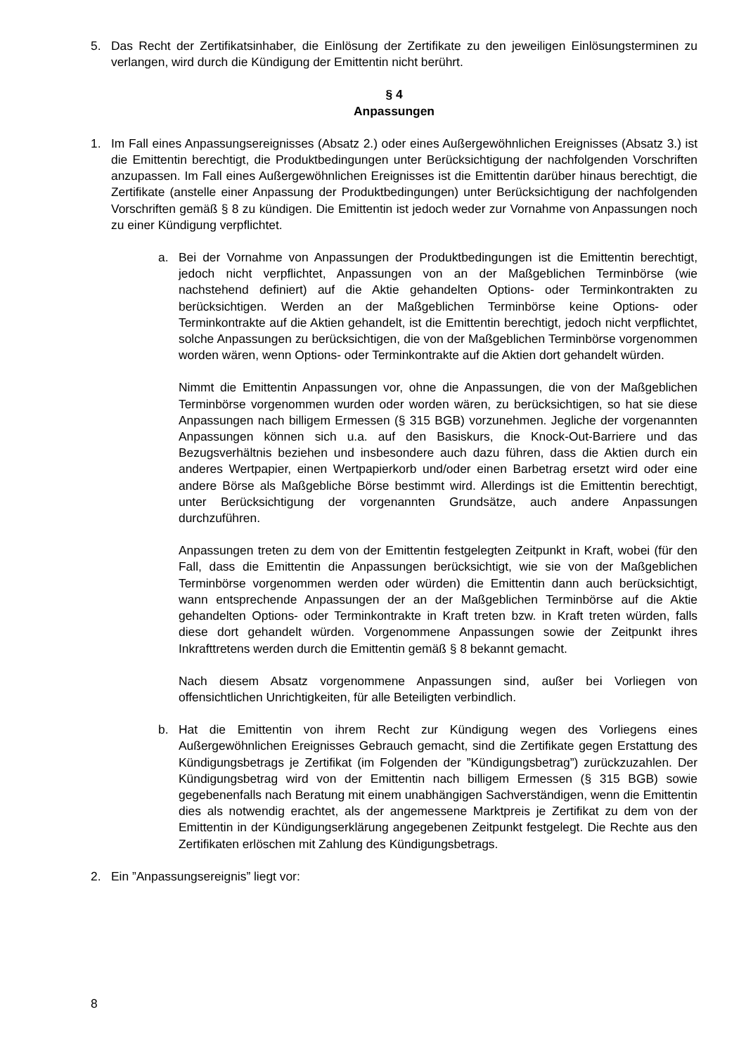5. Das Recht der Zertifikatsinhaber, die Einlösung der Zertifikate zu den jeweiligen Einlösungsterminen zu verlangen, wird durch die Kündigung der Emittentin nicht berührt.
§ 4
Anpassungen
1. Im Fall eines Anpassungsereignisses (Absatz 2.) oder eines Außergewöhnlichen Ereignisses (Absatz 3.) ist die Emittentin berechtigt, die Produktbedingungen unter Berücksichtigung der nachfolgenden Vorschriften anzupassen. Im Fall eines Außergewöhnlichen Ereignisses ist die Emittentin darüber hinaus berechtigt, die Zertifikate (anstelle einer Anpassung der Produktbedingungen) unter Berücksichtigung der nachfolgenden Vorschriften gemäß § 8 zu kündigen. Die Emittentin ist jedoch weder zur Vornahme von Anpassungen noch zu einer Kündigung verpflichtet.
a. Bei der Vornahme von Anpassungen der Produktbedingungen ist die Emittentin berechtigt, jedoch nicht verpflichtet, Anpassungen von an der Maßgeblichen Terminbörse (wie nachstehend definiert) auf die Aktie gehandelten Options- oder Terminkontrakten zu berücksichtigen. Werden an der Maßgeblichen Terminbörse keine Options- oder Terminkontrakte auf die Aktien gehandelt, ist die Emittentin berechtigt, jedoch nicht verpflichtet, solche Anpassungen zu berücksichtigen, die von der Maßgeblichen Terminbörse vorgenommen worden wären, wenn Options- oder Terminkontrakte auf die Aktien dort gehandelt würden.
Nimmt die Emittentin Anpassungen vor, ohne die Anpassungen, die von der Maßgeblichen Terminbörse vorgenommen wurden oder worden wären, zu berücksichtigen, so hat sie diese Anpassungen nach billigem Ermessen (§ 315 BGB) vorzunehmen. Jegliche der vorgenannten Anpassungen können sich u.a. auf den Basiskurs, die Knock-Out-Barriere und das Bezugsverhältnis beziehen und insbesondere auch dazu führen, dass die Aktien durch ein anderes Wertpapier, einen Wertpapierkorb und/oder einen Barbetrag ersetzt wird oder eine andere Börse als Maßgebliche Börse bestimmt wird. Allerdings ist die Emittentin berechtigt, unter Berücksichtigung der vorgenannten Grundsätze, auch andere Anpassungen durchzuführen.
Anpassungen treten zu dem von der Emittentin festgelegten Zeitpunkt in Kraft, wobei (für den Fall, dass die Emittentin die Anpassungen berücksichtigt, wie sie von der Maßgeblichen Terminbörse vorgenommen werden oder würden) die Emittentin dann auch berücksichtigt, wann entsprechende Anpassungen der an der Maßgeblichen Terminbörse auf die Aktie gehandelten Options- oder Terminkontrakte in Kraft treten bzw. in Kraft treten würden, falls diese dort gehandelt würden. Vorgenommene Anpassungen sowie der Zeitpunkt ihres Inkrafttretens werden durch die Emittentin gemäß § 8 bekannt gemacht.
Nach diesem Absatz vorgenommene Anpassungen sind, außer bei Vorliegen von offensichtlichen Unrichtigkeiten, für alle Beteiligten verbindlich.
b. Hat die Emittentin von ihrem Recht zur Kündigung wegen des Vorliegens eines Außergewöhnlichen Ereignisses Gebrauch gemacht, sind die Zertifikate gegen Erstattung des Kündigungsbetrags je Zertifikat (im Folgenden der ”Kündigungsbetrag”) zurückzuzahlen. Der Kündigungsbetrag wird von der Emittentin nach billigem Ermessen (§ 315 BGB) sowie gegebenenfalls nach Beratung mit einem unabhängigen Sachverständigen, wenn die Emittentin dies als notwendig erachtet, als der angemessene Marktpreis je Zertifikat zu dem von der Emittentin in der Kündigungserklärung angegebenen Zeitpunkt festgelegt. Die Rechte aus den Zertifikaten erlöschen mit Zahlung des Kündigungsbetrags.
2. Ein ”Anpassungsereignis” liegt vor:
8